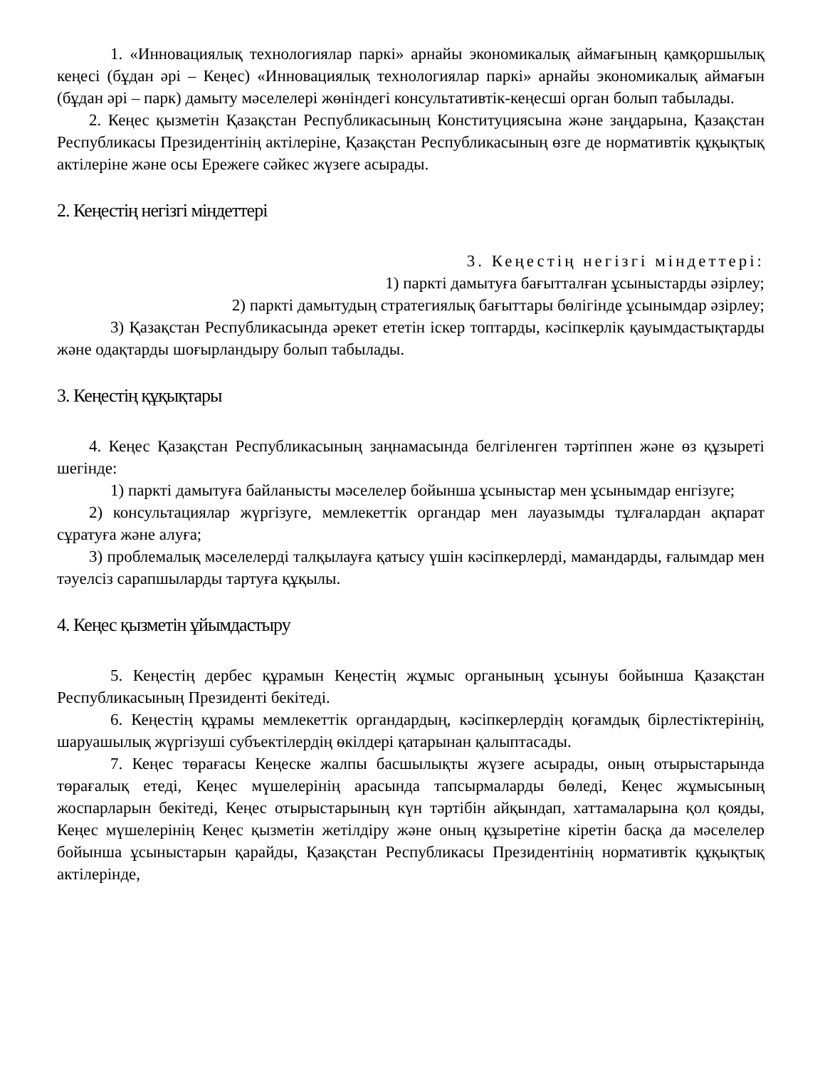1. «Инновациялық технологиялар паркі» арнайы экономикалық аймағының қамқоршылық кеңесі (бұдан әрі – Кеңес) «Инновациялық технологиялар паркі» арнайы экономикалық аймағын (бұдан әрі – парк) дамыту мәселелері жөніндегі консультативтік-кеңесші орган болып табылады.
2. Кеңес қызметін Қазақстан Республикасының Конституциясына және заңдарына, Қазақстан Республикасы Президентінің актілеріне, Қазақстан Республикасының өзге де нормативтік құқықтық актілеріне және осы Ережеге сәйкес жүзеге асырады.
2. Кеңестің негізгі міндеттері
3. Кеңестің негізгі міндеттері:
1) паркті дамытуға бағытталған ұсыныстарды әзірлеу;
2) паркті дамытудың стратегиялық бағыттары бөлігінде ұсынымдар әзірлеу;
3) Қазақстан Республикасында әрекет ететін іскер топтарды, кәсіпкерлік қауымдастықтарды және одақтарды шоғырландыру болып табылады.
3. Кеңестің құқықтары
4. Кеңес Қазақстан Республикасының заңнамасында белгіленген тәртіппен және өз құзыреті шегінде:
1) паркті дамытуға байланысты мәселелер бойынша ұсыныстар мен ұсынымдар енгізуге;
2) консультациялар жүргізуге, мемлекеттік органдар мен лауазымды тұлғалардан ақпарат сұратуға және алуға;
3) проблемалық мәселелерді талқылауға қатысу үшін кәсіпкерлерді, мамандарды, ғалымдар мен тәуелсіз сарапшыларды тартуға құқылы.
4. Кеңес қызметін ұйымдастыру
5. Кеңестің дербес құрамын Кеңестің жұмыс органының ұсынуы бойынша Қазақстан Республикасының Президенті бекітеді.
6. Кеңестің құрамы мемлекеттік органдардың, кәсіпкерлердің қоғамдық бірлестіктерінің, шаруашылық жүргізуші субъектілердің өкілдері қатарынан қалыптасады.
7. Кеңес төрағасы Кеңеске жалпы басшылықты жүзеге асырады, оның отырыстарында төрағалық етеді, Кеңес мүшелерінің арасында тапсырмаларды бөледі, Кеңес жұмысының жоспарларын бекітеді, Кеңес отырыстарының күн тәртібін айқындап, хаттамаларына қол қояды, Кеңес мүшелерінің Кеңес қызметін жетілдіру және оның құзыретіне кіретін басқа да мәселелер бойынша ұсыныстарын қарайды, Қазақстан Республикасы Президентінің нормативтік құқықтық актілерінде,